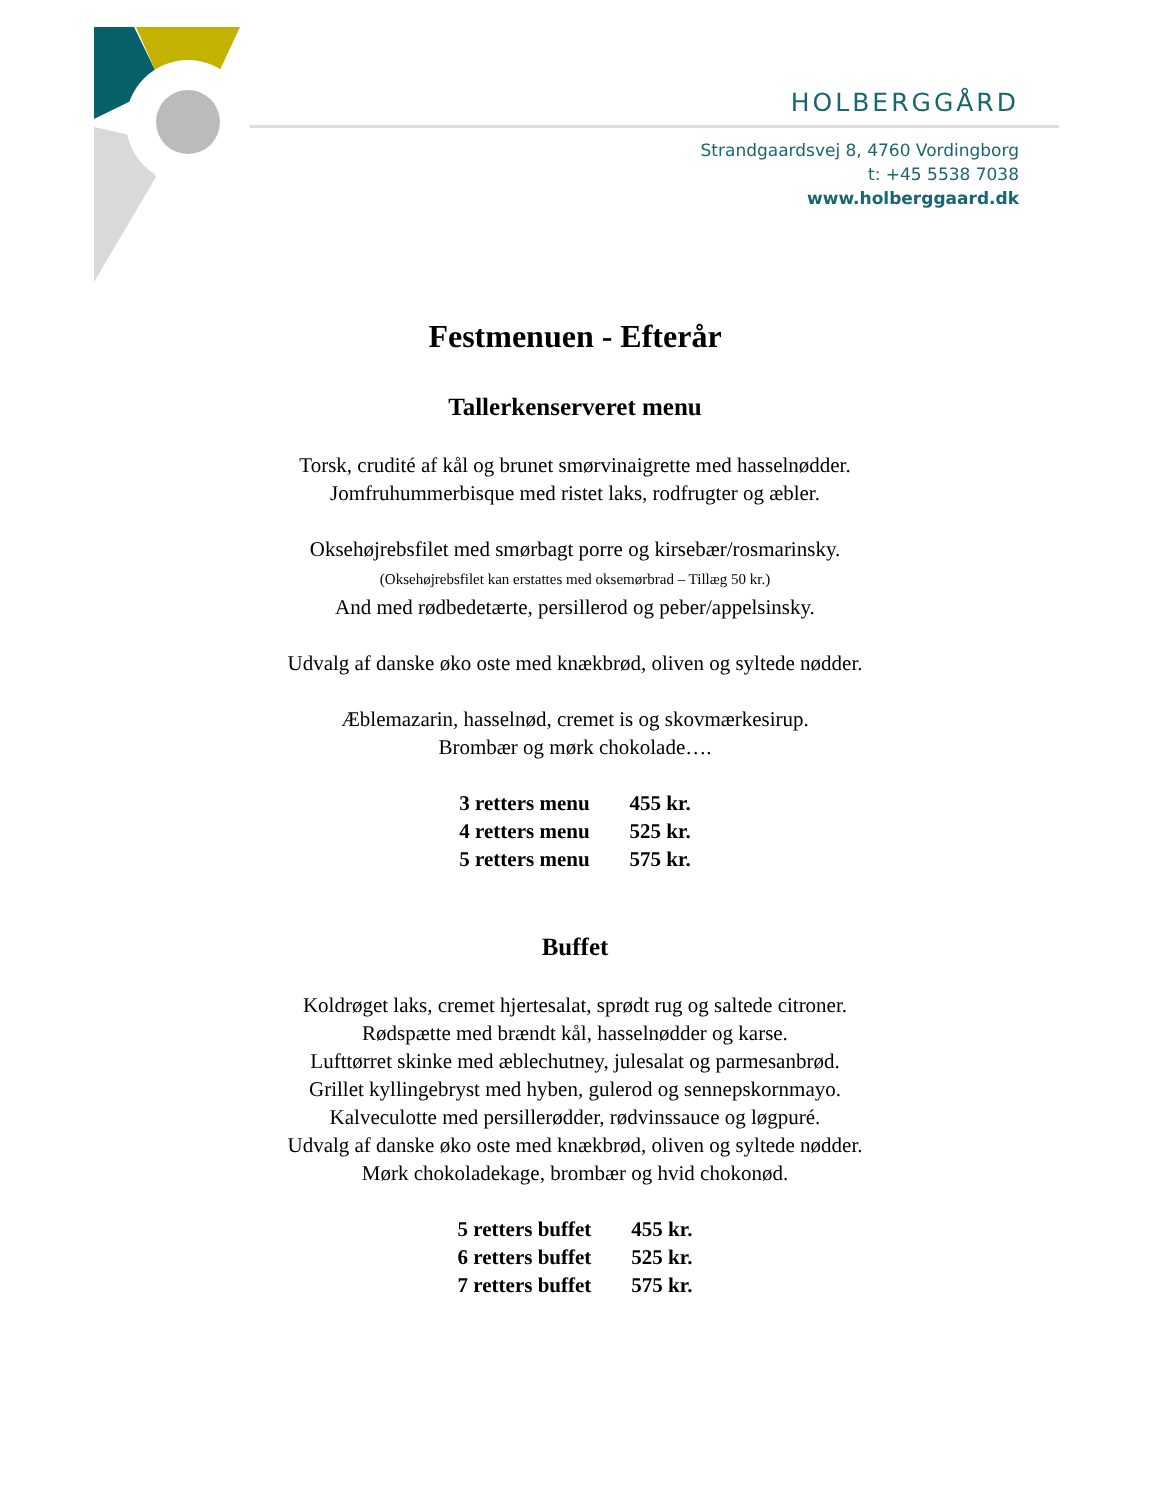HOLBERGGÅRD
Strandgaardsvej 8, 4760 Vordingborg
t: +45 5538 7038
www.holberggaard.dk
Festmenuen - Efterår
Tallerkenserveret menu
Torsk, crudité af kål og brunet smørvinaigrette med hasselnødder.
Jomfruhummerbisque med ristet laks, rodfrugter og æbler.
Oksehøjrebsfilet med smørbagt porre og kirsebær/rosmarinsky.
(Oksehøjrebsfilet kan erstattes med oksemørbrad – Tillæg 50 kr.)
And med rødbedetærte, persillerod og peber/appelsinsky.
Udvalg af danske øko oste med knækbrød, oliven og syltede nødder.
Æblemazarin, hasselnød, cremet is og skovmærkesirup.
Brombær og mørk chokolade….
| 3 retters menu | 455 kr. |
| 4 retters menu | 525 kr. |
| 5 retters menu | 575 kr. |
Buffet
Koldrøget laks, cremet hjertesalat, sprødt rug og saltede citroner.
Rødspætte med brændt kål, hasselnødder og karse.
Lufttørret skinke med æblechutney, julesalat og parmesanbrød.
Grillet kyllingebryst med hyben, gulerod og sennepskornmayo.
Kalveculotte med persillerødder, rødvinssauce og løgpuré.
Udvalg af danske øko oste med knækbrød, oliven og syltede nødder.
Mørk chokoladekage, brombær og hvid chokonød.
| 5 retters buffet | 455 kr. |
| 6 retters buffet | 525 kr. |
| 7 retters buffet | 575 kr. |